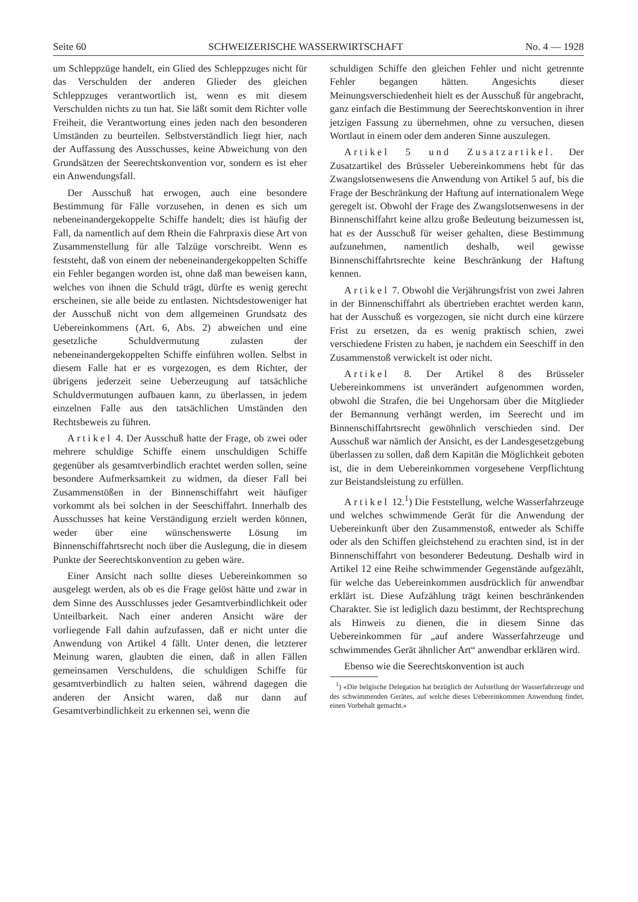Seite 60 SCHWEIZERISCHE WASSERWIRTSCHAFT No. 4 — 1928
um Schleppzüge handelt, ein Glied des Schleppzuges nicht für das Verschulden der anderen Glieder des gleichen Schleppzuges verantwortlich ist, wenn es mit diesem Verschulden nichts zu tun hat. Sie läßt somit dem Richter volle Freiheit, die Verantwortung eines jeden nach den besonderen Umständen zu beurteilen. Selbstverständlich liegt hier, nach der Auffassung des Ausschusses, keine Abweichung von den Grundsätzen der Seerechtskonvention vor, sondern es ist eher ein Anwendungsfall.
Der Ausschuß hat erwogen, auch eine besondere Bestimmung für Fälle vorzusehen, in denen es sich um nebeneinandergekoppelte Schiffe handelt; dies ist häufig der Fall, da namentlich auf dem Rhein die Fahrpraxis diese Art von Zusammenstellung für alle Talzüge vorschreibt. Wenn es feststeht, daß von einem der nebeneinandergekoppelten Schiffe ein Fehler begangen worden ist, ohne daß man beweisen kann, welches von ihnen die Schuld trägt, dürfte es wenig gerecht erscheinen, sie alle beide zu entlasten. Nichtsdestoweniger hat der Ausschuß nicht von dem allgemeinen Grundsatz des Uebereinkommens (Art. 6, Abs. 2) abweichen und eine gesetzliche Schuldvermutung zulasten der nebeneinandergekoppelten Schiffe einführen wollen. Selbst in diesem Falle hat er es vorgezogen, es dem Richter, der übrigens jederzeit seine Ueberzeugung auf tatsächliche Schuldvermutungen aufbauen kann, zu überlassen, in jedem einzelnen Falle aus den tatsächlichen Umständen den Rechtsbeweis zu führen.
Artikel 4. Der Ausschuß hatte der Frage, ob zwei oder mehrere schuldige Schiffe einem unschuldigen Schiffe gegenüber als gesamtverbindlich erachtet werden sollen, seine besondere Aufmerksamkeit zu widmen, da dieser Fall bei Zusammenstößen in der Binnenschiffahrt weit häufiger vorkommt als bei solchen in der Seeschiffahrt. Innerhalb des Ausschusses hat keine Verständigung erzielt werden können, weder über eine wünschenswerte Lösung im Binnenschiffahrtsrecht noch über die Auslegung, die in diesem Punkte der Seerechtskonvention zu geben wäre.
Einer Ansicht nach sollte dieses Uebereinkommen so ausgelegt werden, als ob es die Frage gelöst hätte und zwar in dem Sinne des Ausschlusses jeder Gesamtverbindlichkeit oder Unteilbarkeit. Nach einer anderen Ansicht wäre der vorliegende Fall dahin aufzufassen, daß er nicht unter die Anwendung von Artikel 4 fällt. Unter denen, die letzterer Meinung waren, glaubten die einen, daß in allen Fällen gemeinsamen Verschuldens, die schuldigen Schiffe für gesamtverbindlich zu halten seien, während dagegen die anderen der Ansicht waren, daß nur dann auf Gesamtverbindlichkeit zu erkennen sei, wenn die
schuldigen Schiffe den gleichen Fehler und nicht getrennte Fehler begangen hätten. Angesichts dieser Meinungsverschiedenheit hielt es der Ausschuß für angebracht, ganz einfach die Bestimmung der Seerechtskonvention in ihrer jetzigen Fassung zu übernehmen, ohne zu versuchen, diesen Wortlaut in einem oder dem anderen Sinne auszulegen.
Artikel 5 und Zusatzartikel. Der Zusatzartikel des Brüsseler Uebereinkommens hebt für das Zwangslotsenwesens die Anwendung von Artikel 5 auf, bis die Frage der Beschränkung der Haftung auf internationalem Wege geregelt ist. Obwohl der Frage des Zwangslotsenwesens in der Binnenschiffahrt keine allzu große Bedeutung beizumessen ist, hat es der Ausschuß für weiser gehalten, diese Bestimmung aufzunehmen, namentlich deshalb, weil gewisse Binnenschiffahrtsrechte keine Beschränkung der Haftung kennen.
Artikel 7. Obwohl die Verjährungsfrist von zwei Jahren in der Binnenschiffahrt als übertrieben erachtet werden kann, hat der Ausschuß es vorgezogen, sie nicht durch eine kürzere Frist zu ersetzen, da es wenig praktisch schien, zwei verschiedene Fristen zu haben, je nachdem ein Seeschiff in den Zusammenstoß verwickelt ist oder nicht.
Artikel 8. Der Artikel 8 des Brüsseler Uebereinkommens ist unverändert aufgenommen worden, obwohl die Strafen, die bei Ungehorsam über die Mitglieder der Bemannung verhängt werden, im Seerecht und im Binnenschiffahrtsrecht gewöhnlich verschieden sind. Der Ausschuß war nämlich der Ansicht, es der Landesgesetzgebung überlassen zu sollen, daß dem Kapitän die Möglichkeit geboten ist, die in dem Uebereinkommen vorgesehene Verpflichtung zur Beistandsleistung zu erfüllen.
Artikel 12.<sup>1</sup>) Die Feststellung, welche Wasserfahrzeuge und welches schwimmende Gerät für die Anwendung der Uebereinkunft über den Zusammenstoß, entweder als Schiffe oder als den Schiffen gleichstehend zu erachten sind, ist in der Binnenschiffahrt von besonderer Bedeutung. Deshalb wird in Artikel 12 eine Reihe schwimmender Gegenstände aufgezählt, für welche das Uebereinkommen ausdrücklich für anwendbar erklärt ist. Diese Aufzählung trägt keinen beschränkenden Charakter. Sie ist lediglich dazu bestimmt, der Rechtsprechung als Hinweis zu dienen, die in diesem Sinne das Uebereinkommen für „auf andere Wasserfahrzeuge und schwimmendes Gerät ähnlicher Art“ anwendbar erklären wird.
Ebenso wie die Seerechtskonvention ist auch
<sup>1</sup>) «Die belgische Delegation hat bezüglich der Aufstellung der Wasserfahrzeuge und des schwimmenden Gerätes, auf welche dieses Uebereinkommen Anwendung findet, einen Vorbehalt gemacht.»